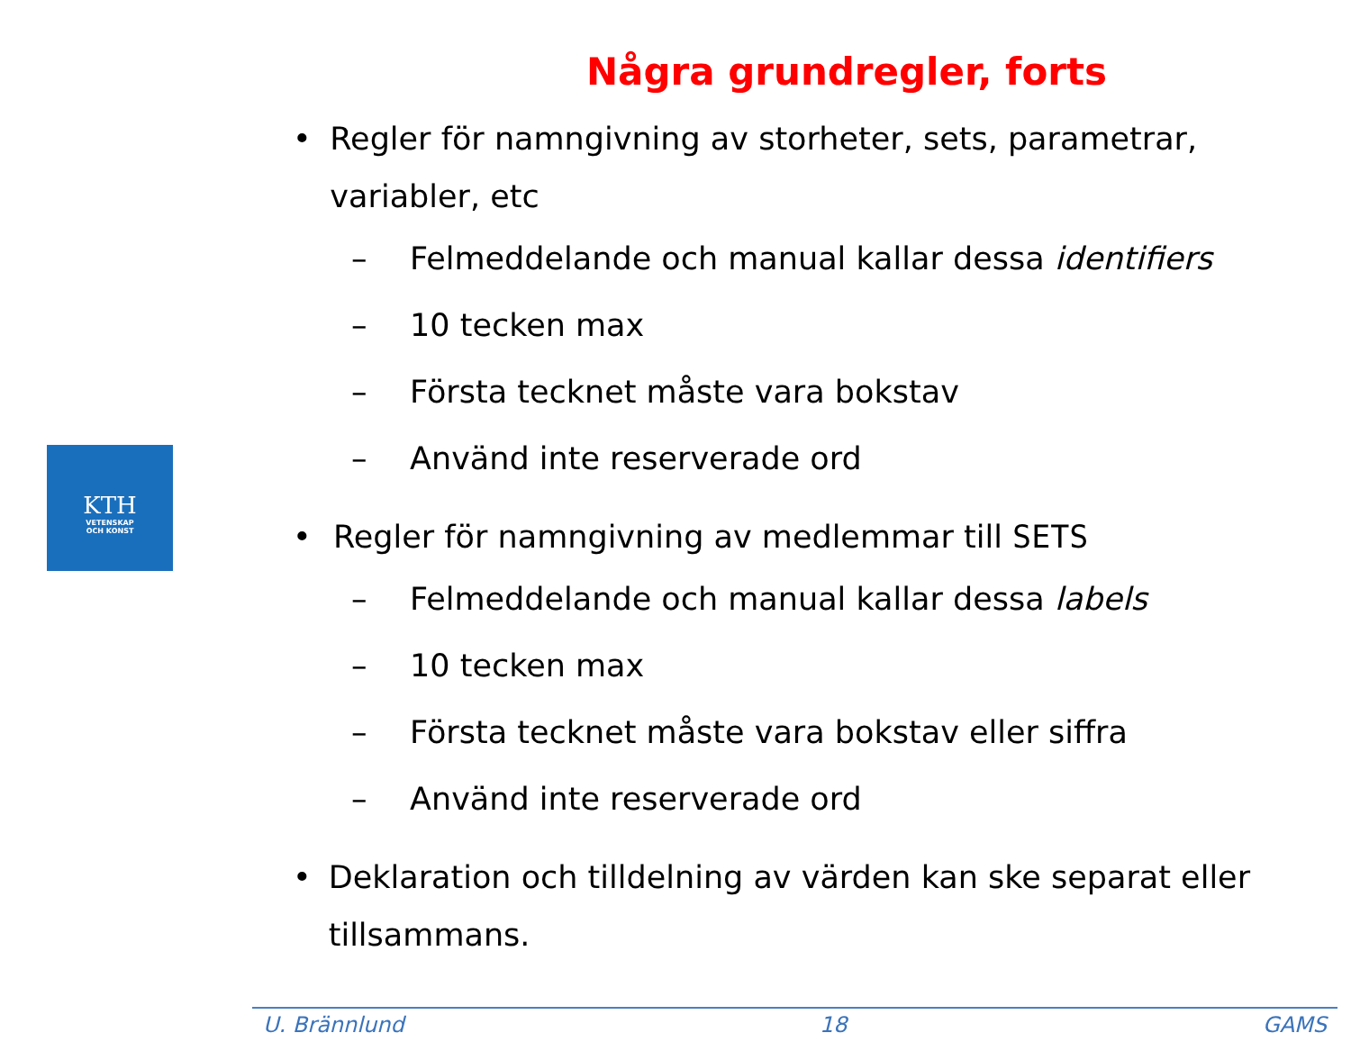KTH
VETENSKAP
OCH KONST
Några grundregler, forts
• Regler för namngivning av storheter, sets, parametrar, variabler, etc
– Felmeddelande och manual kallar dessa identifiers
– 10 tecken max
– Första tecknet måste vara bokstav
– Använd inte reserverade ord
• Regler för namngivning av medlemmar till SETS
– Felmeddelande och manual kallar dessa labels
– 10 tecken max
– Första tecknet måste vara bokstav eller siffra
– Använd inte reserverade ord
• Deklaration och tilldelning av värden kan ske separat eller tillsammans.
U. Brännlund 18 GAMS